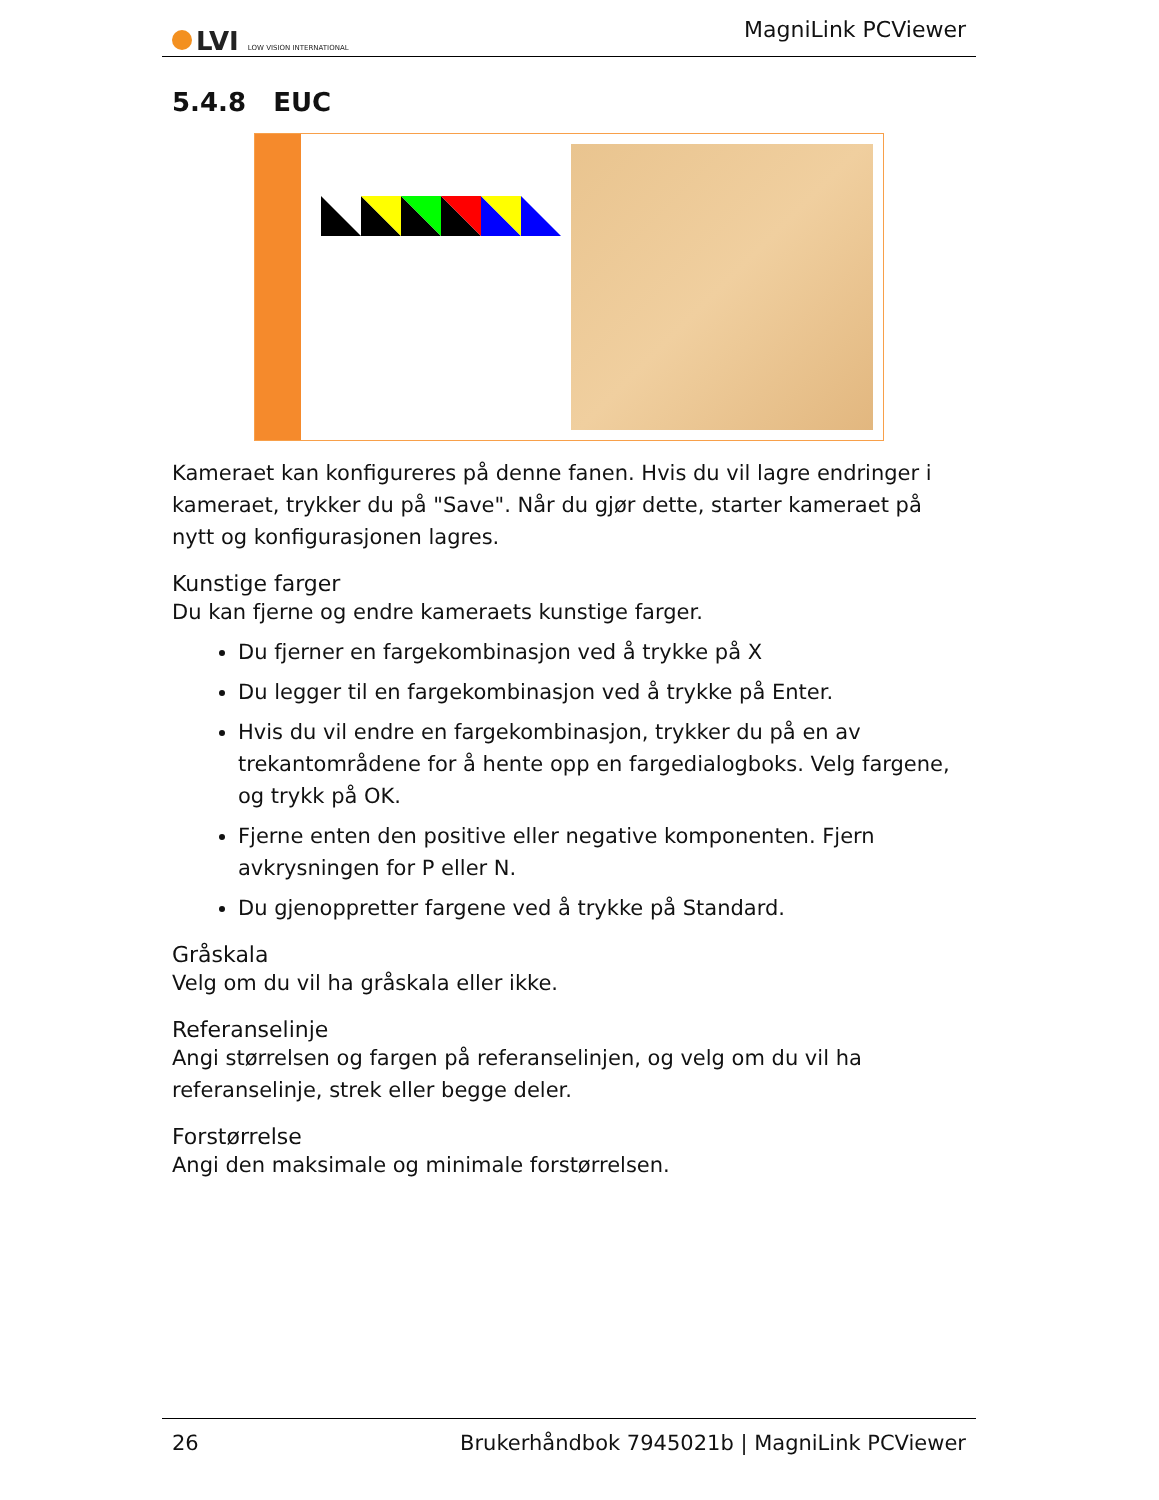LVI LOW VISION INTERNATIONAL
MagniLink PCViewer
5.4.8 EUC
Kameraet kan konfigureres på denne fanen. Hvis du vil lagre endringer i kameraet, trykker du på "Save". Når du gjør dette, starter kameraet på nytt og konfigurasjonen lagres.
Kunstige farger
Du kan fjerne og endre kameraets kunstige farger.
Du fjerner en fargekombinasjon ved å trykke på X
Du legger til en fargekombinasjon ved å trykke på Enter.
Hvis du vil endre en fargekombinasjon, trykker du på en av trekantområdene for å hente opp en fargedialogboks. Velg fargene, og trykk på OK.
Fjerne enten den positive eller negative komponenten. Fjern avkrysningen for P eller N.
Du gjenoppretter fargene ved å trykke på Standard.
Gråskala
Velg om du vil ha gråskala eller ikke.
Referanselinje
Angi størrelsen og fargen på referanselinjen, og velg om du vil ha referanselinje, strek eller begge deler.
Forstørrelse
Angi den maksimale og minimale forstørrelsen.
26 Brukerhåndbok 7945021b | MagniLink PCViewer